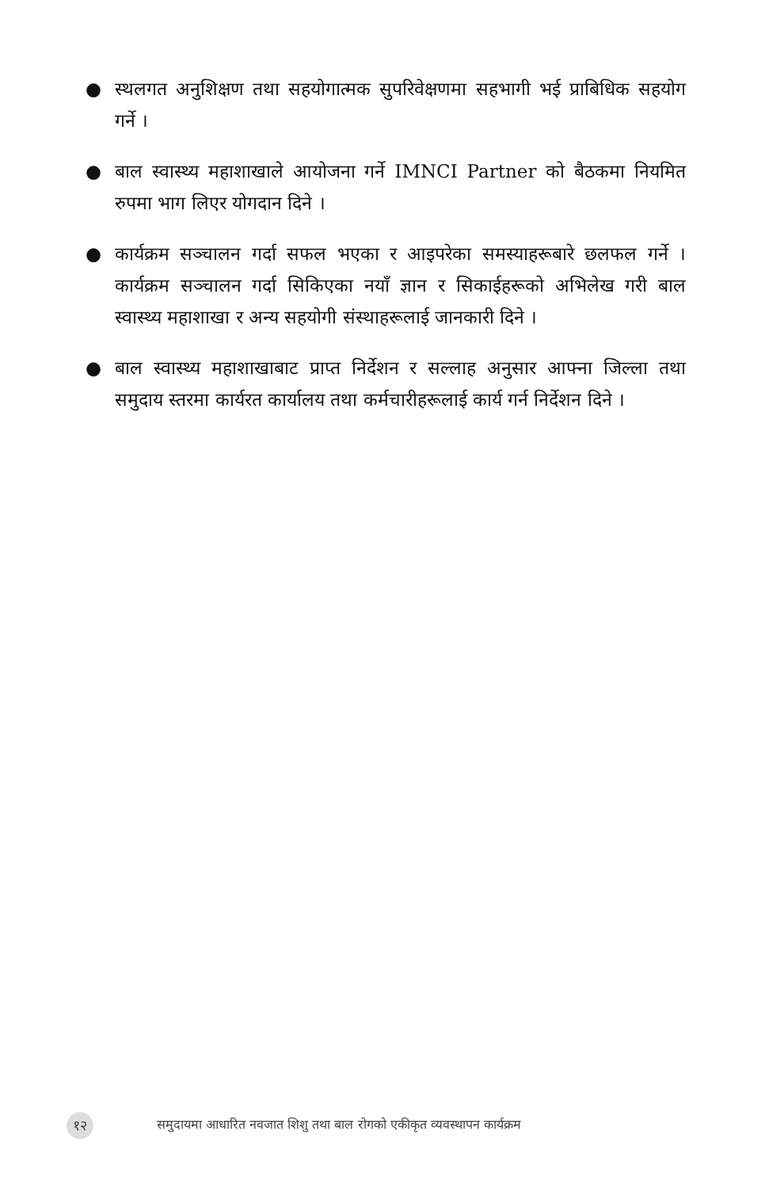● स्थलगत अनुशिक्षण तथा सहयोगात्मक सुपरिवेक्षणमा सहभागी भई प्राबिधिक सहयोग गर्ने ।
● बाल स्वास्थ्य महाशाखाले आयोजना गर्ने IMNCI Partner को बैठकमा नियमित रुपमा भाग लिएर योगदान दिने ।
● कार्यक्रम सञ्चालन गर्दा सफल भएका र आइपरेका समस्याहरूबारे छलफल गर्ने । कार्यक्रम सञ्चालन गर्दा सिकिएका नयाँ ज्ञान र सिकाईहरूको अभिलेख गरी बाल स्वास्थ्य महाशाखा र अन्य सहयोगी संस्थाहरूलाई जानकारी दिने ।
● बाल स्वास्थ्य महाशाखाबाट प्राप्त निर्देशन र सल्लाह अनुसार आफ्ना जिल्ला तथा समुदाय स्तरमा कार्यरत कार्यालय तथा कर्मचारीहरूलाई कार्य गर्न निर्देशन दिने ।
१२ समुदायमा आधारित नवजात शिशु तथा बाल रोगको एकीकृत व्यवस्थापन कार्यक्रम